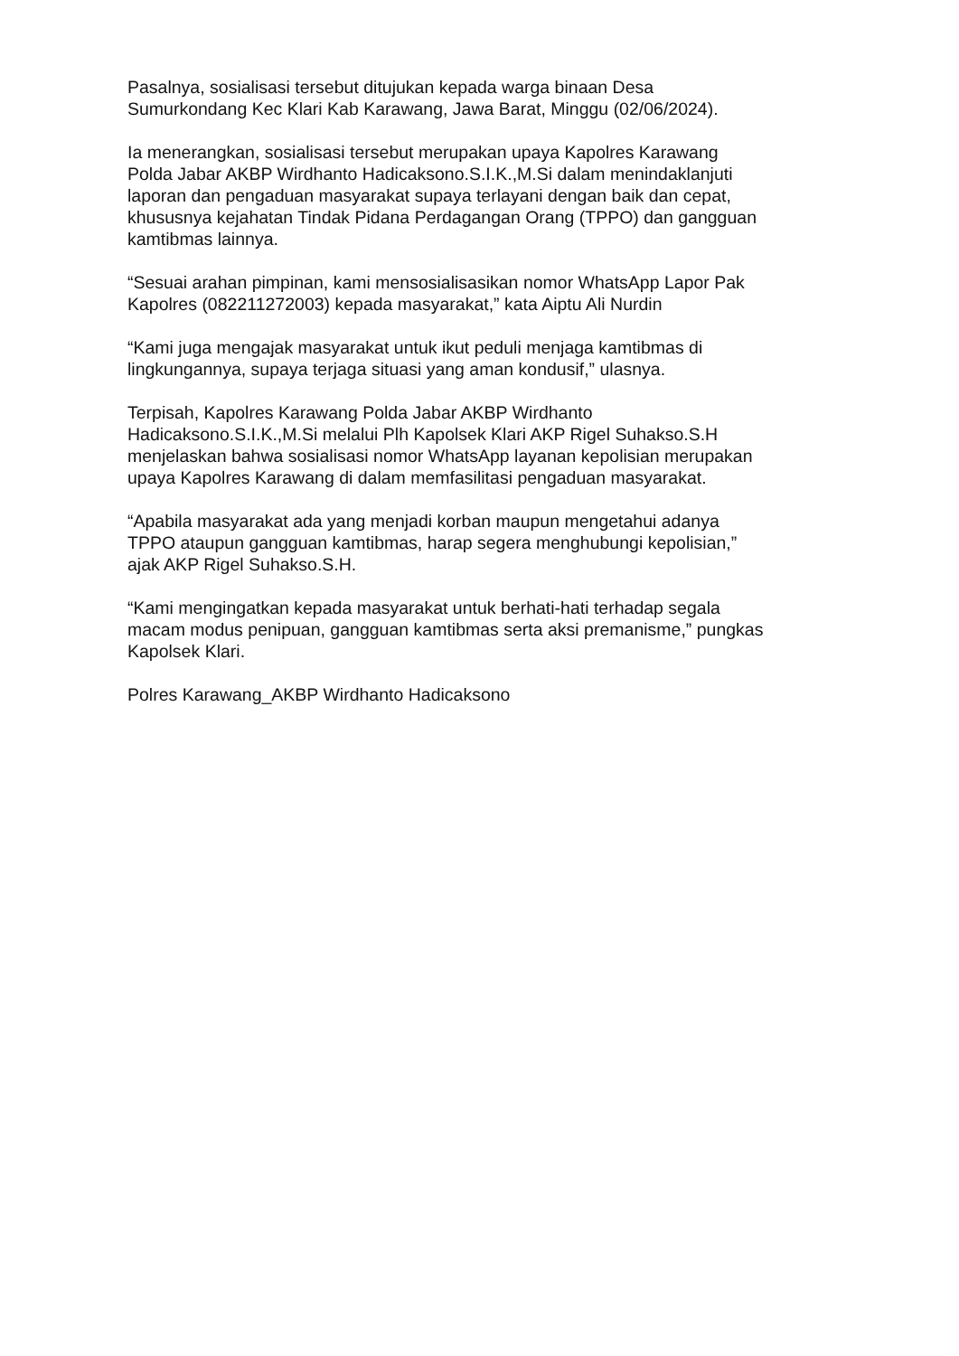Pasalnya, sosialisasi tersebut ditujukan kepada warga binaan Desa
Sumurkondang Kec Klari Kab Karawang, Jawa Barat, Minggu (02/06/2024).
Ia menerangkan, sosialisasi tersebut merupakan upaya Kapolres Karawang
Polda Jabar AKBP Wirdhanto Hadicaksono.S.I.K.,M.Si dalam menindaklanjuti
laporan dan pengaduan masyarakat supaya terlayani dengan baik dan cepat,
khususnya kejahatan Tindak Pidana Perdagangan Orang (TPPO) dan gangguan
kamtibmas lainnya.
“Sesuai arahan pimpinan, kami mensosialisasikan nomor WhatsApp Lapor Pak
Kapolres (082211272003) kepada masyarakat,” kata Aiptu Ali Nurdin
“Kami juga mengajak masyarakat untuk ikut peduli menjaga kamtibmas di
lingkungannya, supaya terjaga situasi yang aman kondusif,” ulasnya.
Terpisah, Kapolres Karawang Polda Jabar AKBP Wirdhanto
Hadicaksono.S.I.K.,M.Si melalui Plh Kapolsek Klari AKP Rigel Suhakso.S.H
menjelaskan bahwa sosialisasi nomor WhatsApp layanan kepolisian merupakan
upaya Kapolres Karawang di dalam memfasilitasi pengaduan masyarakat.
“Apabila masyarakat ada yang menjadi korban maupun mengetahui adanya
TPPO ataupun gangguan kamtibmas, harap segera menghubungi kepolisian,”
ajak AKP Rigel Suhakso.S.H.
“Kami mengingatkan kepada masyarakat untuk berhati-hati terhadap segala
macam modus penipuan, gangguan kamtibmas serta aksi premanisme,” pungkas
Kapolsek Klari.
Polres Karawang_AKBP Wirdhanto Hadicaksono